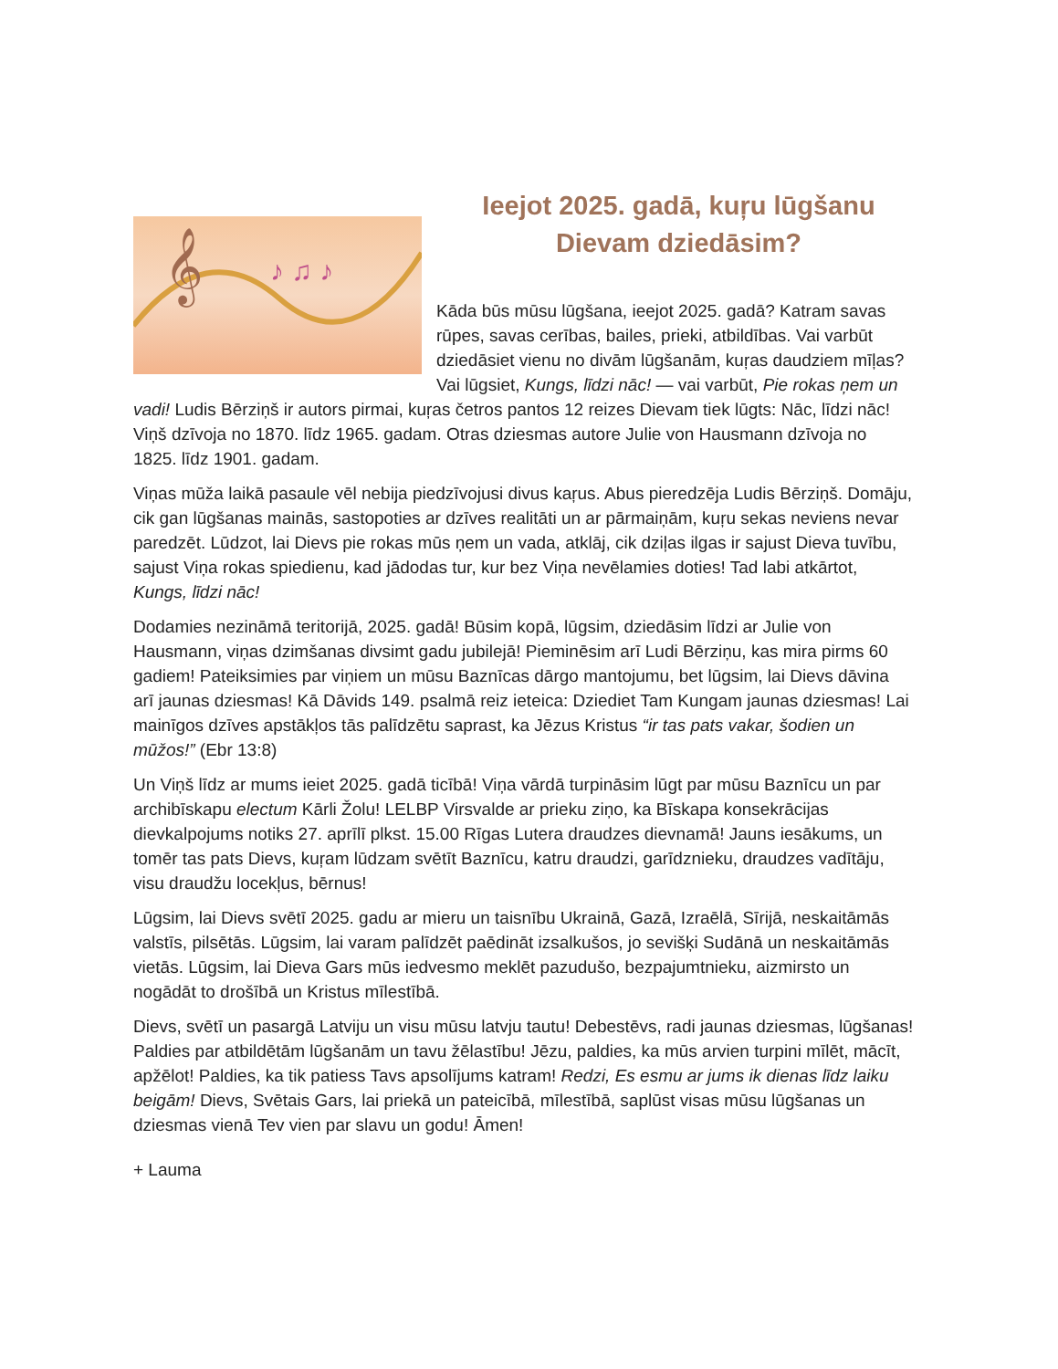Ieejot 2025. gadā, kuŗu lūgšanu
Dievam dziedāsim?
𝄞
♪ ♫ ♪
Kāda būs mūsu lūgšana, ieejot 2025. gadā? Katram savas rūpes, savas cerības, bailes, prieki, atbildības. Vai varbūt dziedāsiet vienu no divām lūgšanām, kuŗas daudziem mīļas? Vai lūgsiet, Kungs, līdzi nāc! — vai varbūt, Pie rokas ņem un vadi! Ludis Bērziņš ir autors pirmai, kuŗas četros pantos 12 reizes Dievam tiek lūgts: Nāc, līdzi nāc! Viņš dzīvoja no 1870. līdz 1965. gadam. Otras dziesmas autore Julie von Hausmann dzīvoja no 1825. līdz 1901. gadam.
Viņas mūža laikā pasaule vēl nebija piedzīvojusi divus kaŗus. Abus pieredzēja Ludis Bērziņš. Domāju, cik gan lūgšanas mainās, sastopoties ar dzīves realitāti un ar pārmaiņām, kuŗu sekas neviens nevar paredzēt. Lūdzot, lai Dievs pie rokas mūs ņem un vada, atklāj, cik dziļas ilgas ir sajust Dieva tuvību, sajust Viņa rokas spiedienu, kad jādodas tur, kur bez Viņa nevēlamies doties! Tad labi atkārtot, Kungs, līdzi nāc!
Dodamies nezināmā teritorijā, 2025. gadā! Būsim kopā, lūgsim, dziedāsim līdzi ar Julie von Hausmann, viņas dzimšanas divsimt gadu jubilejā! Pieminēsim arī Ludi Bērziņu, kas mira pirms 60 gadiem! Pateiksimies par viņiem un mūsu Baznīcas dārgo mantojumu, bet lūgsim, lai Dievs dāvina arī jaunas dziesmas! Kā Dāvids 149. psalmā reiz ieteica: Dziediet Tam Kungam jaunas dziesmas! Lai mainīgos dzīves apstākļos tās palīdzētu saprast, ka Jēzus Kristus “ir tas pats vakar, šodien un mūžos!” (Ebr 13:8)
Un Viņš līdz ar mums ieiet 2025. gadā ticībā! Viņa vārdā turpināsim lūgt par mūsu Baznīcu un par archibīskapu electum Kārli Žolu! LELBP Virsvalde ar prieku ziņo, ka Bīskapa konsekrācijas dievkalpojums notiks 27. aprīlī plkst. 15.00 Rīgas Lutera draudzes dievnamā! Jauns iesākums, un tomēr tas pats Dievs, kuŗam lūdzam svētīt Baznīcu, katru draudzi, garīdznieku, draudzes vadītāju, visu draudžu locekļus, bērnus!
Lūgsim, lai Dievs svētī 2025. gadu ar mieru un taisnību Ukrainā, Gazā, Izraēlā, Sīrijā, neskaitāmās valstīs, pilsētās. Lūgsim, lai varam palīdzēt paēdināt izsalkušos, jo sevišķi Sudānā un neskaitāmās vietās. Lūgsim, lai Dieva Gars mūs iedvesmo meklēt pazudušo, bezpajumtnieku, aizmirsto un nogādāt to drošībā un Kristus mīlestībā.
Dievs, svētī un pasargā Latviju un visu mūsu latvju tautu! Debestēvs, radi jaunas dziesmas, lūgšanas! Paldies par atbildētām lūgšanām un tavu žēlastību! Jēzu, paldies, ka mūs arvien turpini mīlēt, mācīt, apžēlot! Paldies, ka tik patiess Tavs apsolījums katram! Redzi, Es esmu ar jums ik dienas līdz laiku beigām! Dievs, Svētais Gars, lai priekā un pateicībā, mīlestībā, saplūst visas mūsu lūgšanas un dziesmas vienā Tev vien par slavu un godu! Āmen!
+ Lauma